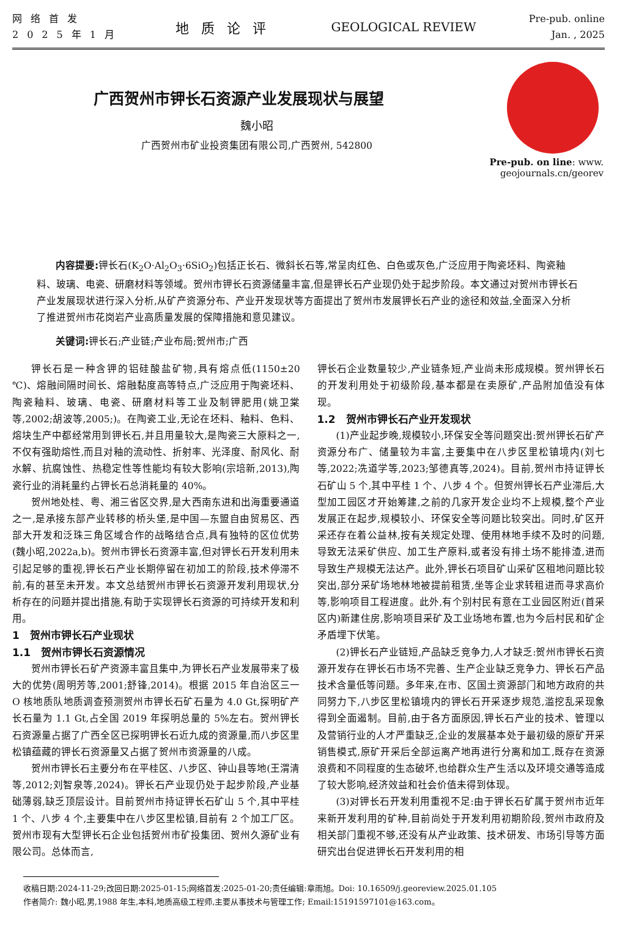网络首发
2025年1月
地质论评 GEOLOGICAL REVIEW
Pre-pub. online
Jan. , 2025
Pre-pub. on line: www.
geojournals.cn/georev
广西贺州市钾长石资源产业发展现状与展望
魏小昭
广西贺州市矿业投资集团有限公司,广西贺州, 542800
内容提要: 钾长石(K<sub>2</sub>O·Al<sub>2</sub>O<sub>3</sub>·6SiO<sub>2</sub>)包括正长石、微斜长石等,常呈肉红色、白色或灰色,广泛应用于陶瓷坯料、陶瓷釉料、玻璃、电瓷、研磨材料等领域。贺州市钾长石资源储量丰富,但是钾长石产业现仍处于起步阶段。本文通过对贺州市钾长石产业发展现状进行深入分析,从矿产资源分布、产业开发现状等方面提出了贺州市发展钾长石产业的途径和效益,全面深入分析了推进贺州市花岗岩产业高质量发展的保障措施和意见建议。
关键词: 钾长石;产业链;产业布局;贺州市;广西
钾长石是一种含钾的铝硅酸盐矿物,具有熔点低(1150±20 ℃)、熔融间隔时间长、熔融黏度高等特点,广泛应用于陶瓷坯料、陶瓷釉料、玻璃、电瓷、研磨材料等工业及制钾肥用(姚卫棠等,2002;胡波等,2005;)。在陶瓷工业,无论在坯料、釉料、色料、熔块生产中都经常用到钾长石,并且用量较大,是陶瓷三大原料之一,不仅有强助熔性,而且对釉的流动性、折射率、光泽度、耐风化、耐水解、抗腐蚀性、热稳定性等性能均有较大影响(宗培新,2013),陶瓷行业的消耗量约占钾长石总消耗量的 40%。
贺州地处桂、粤、湘三省区交界,是大西南东进和出海重要通道之一,是承接东部产业转移的桥头堡,是中国—东盟自由贸易区、西部大开发和泛珠三角区域合作的战略结合点,具有独特的区位优势(魏小昭,2022a,b)。贺州市钾长石资源丰富,但对钾长石开发利用未引起足够的重视,钾长石产业长期停留在初加工的阶段,技术停滞不前,有的甚至未开发。本文总结贺州市钾长石资源开发利用现状,分析存在的问题并提出措施,有助于实现钾长石资源的可持续开发和利用。
1　贺州市钾长石产业现状
1.1　贺州市钾长石资源情况
贺州市钾长石矿产资源丰富且集中,为钾长石产业发展带来了极大的优势(周明芳等,2001;舒锋,2014)。根据 2015 年自治区三一 O 核地质队地质调查预测贺州市钾长石矿石量为 4.0 Gt,探明矿产长石量为 1.1 Gt,占全国 2019 年探明总量的 5%左右。贺州钾长石资源量占据了广西全区已探明钾长石近九成的资源量,而八步区里松镇蕴藏的钾长石资源量又占据了贺州市资源量的八成。
贺州市钾长石主要分布在平桂区、八步区、钟山县等地(王渭清等,2012;刘智泉等,2024)。钾长石产业现仍处于起步阶段,产业基础薄弱,缺乏顶层设计。目前贺州市持证钾长石矿山 5 个,其中平桂 1 个、八步 4 个,主要集中在八步区里松镇,目前有 2 个加工厂区。贺州市现有大型钾长石企业包括贺州市矿投集团、贺州久源矿业有限公司。总体而言,
钾长石企业数量较少,产业链条短,产业尚未形成规模。贺州钾长石的开发利用处于初级阶段,基本都是在卖原矿,产品附加值没有体现。
1.2　贺州市钾长石产业开发现状
(1)产业起步晚,规模较小,环保安全等问题突出:贺州钾长石矿产资源分布广、储量较为丰富,主要集中在八步区里松镇境内(刘七等,2022;冼道学等,2023;邹德真等,2024)。目前,贺州市持证钾长石矿山 5 个,其中平桂 1 个、八步 4 个。但贺州钾长石产业滞后,大型加工园区才开始筹建,之前的几家开发企业均不上规模,整个产业发展正在起步,规模较小、环保安全等问题比较突出。同时,矿区开采还存在着公益林,按有关规定处理、使用林地手续不及时的问题,导致无法采矿供应、加工生产原料,或者没有排土场不能排渣,进而导致生产规模无法达产。此外,钾长石项目矿山采矿区租地问题比较突出,部分采矿场地林地被提前租赁,坐等企业求转租进而寻求高价等,影响项目工程进度。此外,有个别村民有意在工业园区附近(首采区内)新建住房,影响项目采矿及工业场地布置,也为今后村民和矿企矛盾埋下伏笔。
(2)钾长石产业链短,产品缺乏竞争力,人才缺乏:贺州市钾长石资源开发存在钾长石市场不完善、生产企业缺乏竞争力、钾长石产品技术含量低等问题。多年来,在市、区国土资源部门和地方政府的共同努力下,八步区里松镇境内的钾长石开采逐步规范,滥挖乱采现象得到全面遏制。目前,由于各方面原因,钾长石产业的技术、管理以及营销行业的人才严重缺乏,企业的发展基本处于最初级的原矿开采销售模式,原矿开采后全部运离产地再进行分离和加工,既存在资源浪费和不同程度的生态破坏,也给群众生产生活以及环境交通等造成了较大影响,经济效益和社会价值未得到体现。
(3)对钾长石开发利用重视不足:由于钾长石矿属于贺州市近年来新开发利用的矿种,目前尚处于开发利用初期阶段,贺州市政府及相关部门重视不够,还没有从产业政策、技术研发、市场引导等方面研究出台促进钾长石开发利用的相
收稿日期:2024-11-29;改回日期:2025-01-15;网络首发:2025-01-20;责任编辑:章雨旭。Doi: 10.16509/j.georeview.2025.01.105
作者简介: 魏小昭,男,1988 年生,本科,地质高级工程师,主要从事技术与管理工作; Email:15191597101@163.com。